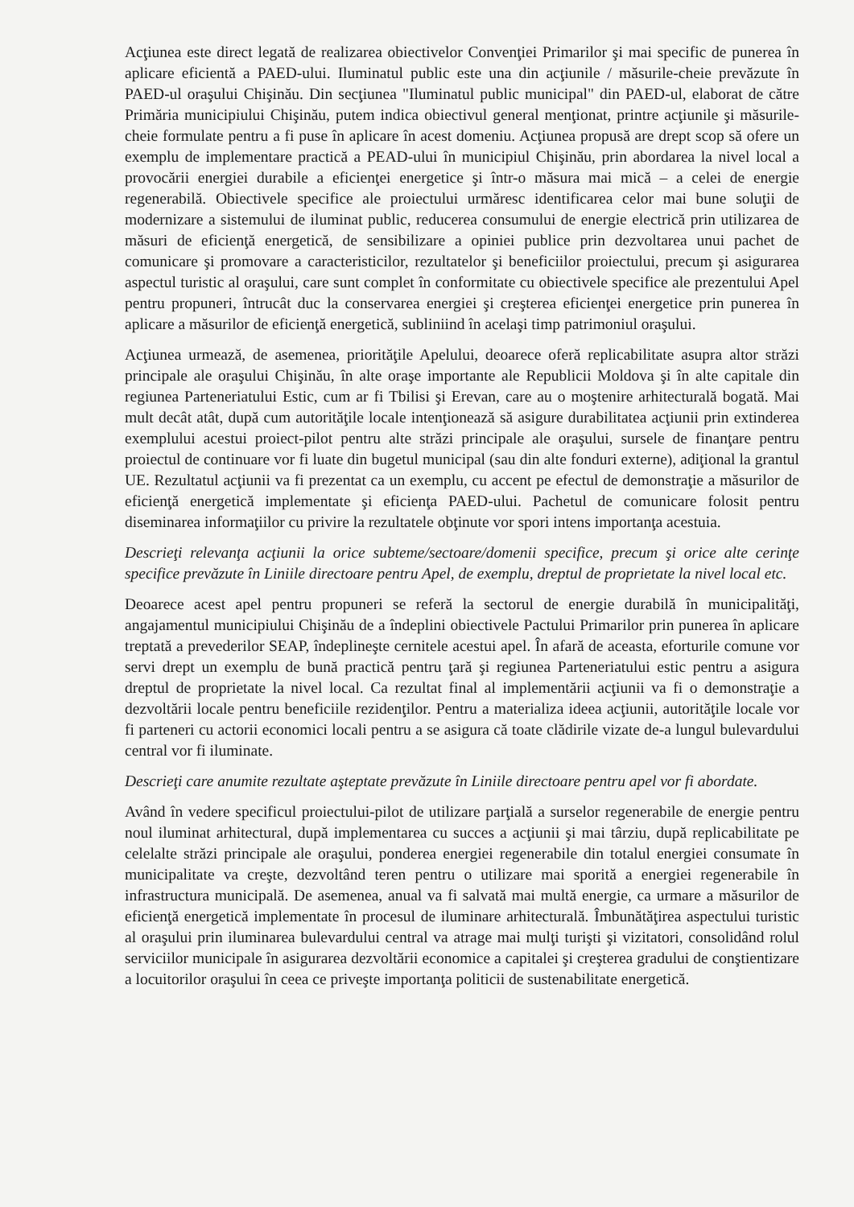Acţiunea este direct legată de realizarea obiectivelor Convenţiei Primarilor şi mai specific de punerea în aplicare eficientă a PAED-ului. Iluminatul public este una din acţiunile / măsurile-cheie prevăzute în PAED-ul oraşului Chişinău. Din secţiunea "Iluminatul public municipal" din PAED-ul, elaborat de către Primăria municipiului Chişinău, putem indica obiectivul general menţionat, printre acţiunile şi măsurile-cheie formulate pentru a fi puse în aplicare în acest domeniu. Acţiunea propusă are drept scop să ofere un exemplu de implementare practică a PEAD-ului în municipiul Chişinău, prin abordarea la nivel local a provocării energiei durabile a eficienţei energetice şi într-o măsura mai mică – a celei de energie regenerabilă. Obiectivele specifice ale proiectului urmăresc identificarea celor mai bune soluţii de modernizare a sistemului de iluminat public, reducerea consumului de energie electrică prin utilizarea de măsuri de eficienţă energetică, de sensibilizare a opiniei publice prin dezvoltarea unui pachet de comunicare şi promovare a caracteristicilor, rezultatelor şi beneficiilor proiectului, precum şi asigurarea aspectul turistic al oraşului, care sunt complet în conformitate cu obiectivele specifice ale prezentului Apel pentru propuneri, întrucât duc la conservarea energiei şi creşterea eficienţei energetice prin punerea în aplicare a măsurilor de eficienţă energetică, subliniind în acelaşi timp patrimoniul oraşului.
Acţiunea urmează, de asemenea, priorităţile Apelului, deoarece oferă replicabilitate asupra altor străzi principale ale oraşului Chişinău, în alte oraşe importante ale Republicii Moldova şi în alte capitale din regiunea Parteneriatului Estic, cum ar fi Tbilisi şi Erevan, care au o moştenire arhitecturală bogată. Mai mult decât atât, după cum autorităţile locale intenţionează să asigure durabilitatea acţiunii prin extinderea exemplului acestui proiect-pilot pentru alte străzi principale ale oraşului, sursele de finanţare pentru proiectul de continuare vor fi luate din bugetul municipal (sau din alte fonduri externe), adiţional la grantul UE. Rezultatul acţiunii va fi prezentat ca un exemplu, cu accent pe efectul de demonstraţie a măsurilor de eficienţă energetică implementate şi eficienţa PAED-ului. Pachetul de comunicare folosit pentru diseminarea informaţiilor cu privire la rezultatele obţinute vor spori intens importanţa acestuia.
Descrieţi relevanţa acţiunii la orice subteme/sectoare/domenii specifice, precum şi orice alte cerinţe specifice prevăzute în Liniile directoare pentru Apel, de exemplu, dreptul de proprietate la nivel local etc.
Deoarece acest apel pentru propuneri se referă la sectorul de energie durabilă în municipalităţi, angajamentul municipiului Chişinău de a îndeplini obiectivele Pactului Primarilor prin punerea în aplicare treptată a prevederilor SEAP, îndeplineşte cernitele acestui apel. În afară de aceasta, eforturile comune vor servi drept un exemplu de bună practică pentru ţară şi regiunea Parteneriatului estic pentru a asigura dreptul de proprietate la nivel local. Ca rezultat final al implementării acţiunii va fi o demonstraţie a dezvoltării locale pentru beneficiile rezidenţilor. Pentru a materializa ideea acţiunii, autorităţile locale vor fi parteneri cu actorii economici locali pentru a se asigura că toate clădirile vizate de-a lungul bulevardului central vor fi iluminate.
Descrieţi care anumite rezultate aşteptate prevăzute în Liniile directoare pentru apel vor fi abordate.
Având în vedere specificul proiectului-pilot de utilizare parţială a surselor regenerabile de energie pentru noul iluminat arhitectural, după implementarea cu succes a acţiunii şi mai târziu, după replicabilitate pe celelalte străzi principale ale oraşului, ponderea energiei regenerabile din totalul energiei consumate în municipalitate va creşte, dezvoltând teren pentru o utilizare mai sporită a energiei regenerabile în infrastructura municipală. De asemenea, anual va fi salvată mai multă energie, ca urmare a măsurilor de eficienţă energetică implementate în procesul de iluminare arhitecturală. Îmbunătăţirea aspectului turistic al oraşului prin iluminarea bulevardului central va atrage mai mulţi turişti şi vizitatori, consolidând rolul serviciilor municipale în asigurarea dezvoltării economice a capitalei şi creşterea gradului de conştientizare a locuitorilor oraşului în ceea ce priveşte importanţa politicii de sustenabilitate energetică.